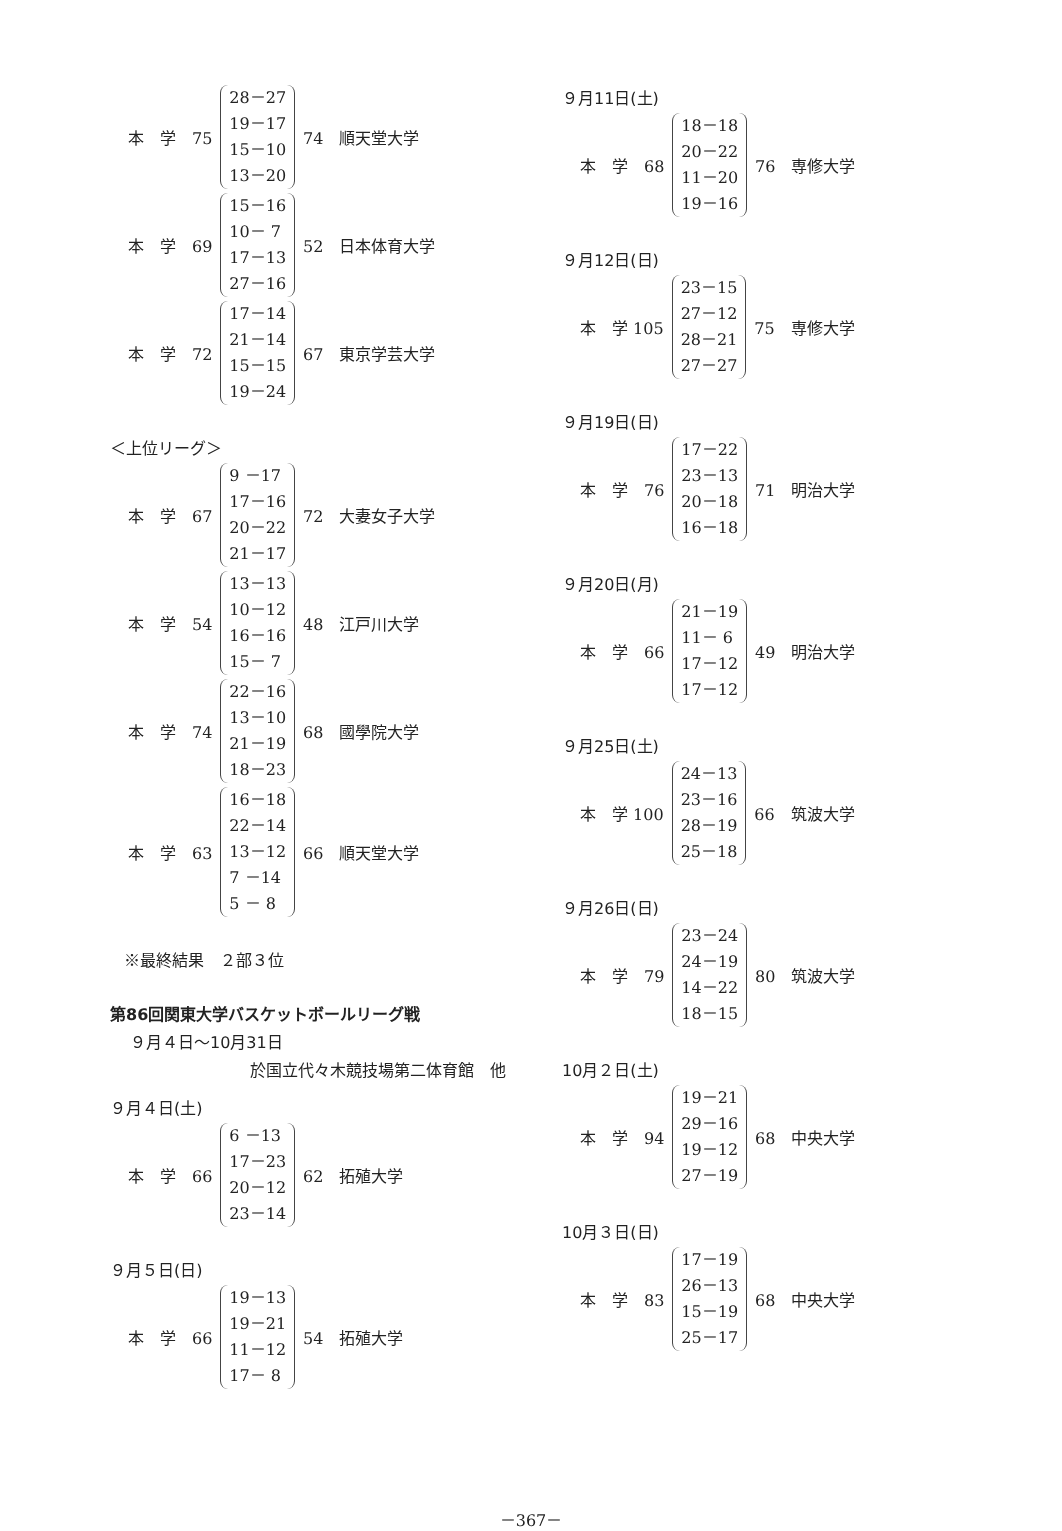| 本 学 75 | 28－27 19－17 15－10 13－20 | 74 順天堂大学 |
| 本 学 69 | 15－16 10－ 7 17－13 27－16 | 52 日本体育大学 |
| 本 学 72 | 17－14 21－14 15－15 19－24 | 67 東京学芸大学 |
＜上位リーグ＞
| 本 学 67 | 9 －17 17－16 20－22 21－17 | 72 大妻女子大学 |
| 本 学 54 | 13－13 10－12 16－16 15－ 7 | 48 江戸川大学 |
| 本 学 74 | 22－16 13－10 21－19 18－23 | 68 國學院大学 |
| 本 学 63 | 16－18 22－14 13－12 7 －14 5 － 8 | 66 順天堂大学 |
※最終結果　２部３位
第86回関東大学バスケットボールリーグ戦
９月４日～10月31日
於国立代々木競技場第二体育館　他
９月４日(土)
| 本 学 66 | 6 －13 17－23 20－12 23－14 | 62 拓殖大学 |
９月５日(日)
| 本 学 66 | 19－13 19－21 11－12 17－ 8 | 54 拓殖大学 |
９月11日(土)
| 本 学 68 | 18－18 20－22 11－20 19－16 | 76 専修大学 |
９月12日(日)
| 本 学 105 | 23－15 27－12 28－21 27－27 | 75 専修大学 |
９月19日(日)
| 本 学 76 | 17－22 23－13 20－18 16－18 | 71 明治大学 |
９月20日(月)
| 本 学 66 | 21－19 11－ 6 17－12 17－12 | 49 明治大学 |
９月25日(土)
| 本 学 100 | 24－13 23－16 28－19 25－18 | 66 筑波大学 |
９月26日(日)
| 本 学 79 | 23－24 24－19 14－22 18－15 | 80 筑波大学 |
10月２日(土)
| 本 学 94 | 19－21 29－16 19－12 27－19 | 68 中央大学 |
10月３日(日)
| 本 学 83 | 17－19 26－13 15－19 25－17 | 68 中央大学 |
－367－